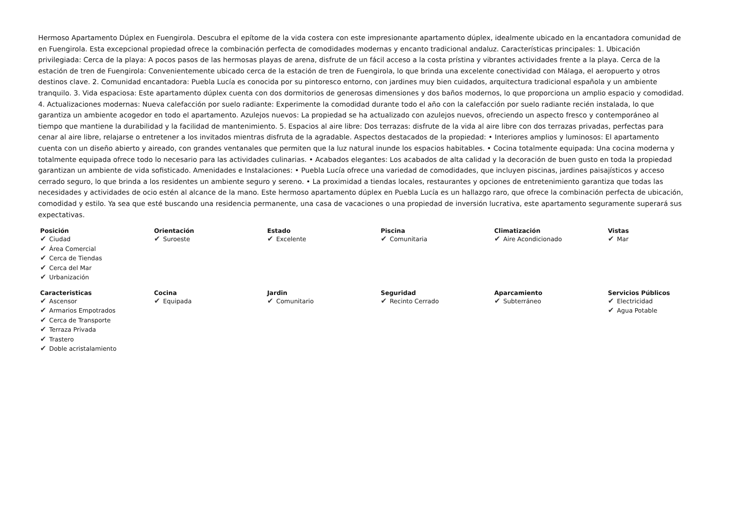Hermoso Apartamento Dúplex en Fuengirola. Descubra el epítome de la vida costera con este impresionante apartamento dúplex, idealmente ubicado en la encantadora comunidad de en Fuengirola. Esta excepcional propiedad ofrece la combinación perfecta de comodidades modernas y encanto tradicional andaluz. Características principales: 1. Ubicación privilegiada: Cerca de la playa: A pocos pasos de las hermosas playas de arena, disfrute de un fácil acceso a la costa prístina y vibrantes actividades frente a la playa. Cerca de la estación de tren de Fuengirola: Convenientemente ubicado cerca de la estación de tren de Fuengirola, lo que brinda una excelente conectividad con Málaga, el aeropuerto y otros destinos clave. 2. Comunidad encantadora: Puebla Lucía es conocida por su pintoresco entorno, con jardines muy bien cuidados, arquitectura tradicional española y un ambiente tranquilo. 3. Vida espaciosa: Este apartamento dúplex cuenta con dos dormitorios de generosas dimensiones y dos baños modernos, lo que proporciona un amplio espacio y comodidad. 4. Actualizaciones modernas: Nueva calefacción por suelo radiante: Experimente la comodidad durante todo el año con la calefacción por suelo radiante recién instalada, lo que garantiza un ambiente acogedor en todo el apartamento. Azulejos nuevos: La propiedad se ha actualizado con azulejos nuevos, ofreciendo un aspecto fresco y contemporáneo al tiempo que mantiene la durabilidad y la facilidad de mantenimiento. 5. Espacios al aire libre: Dos terrazas: disfrute de la vida al aire libre con dos terrazas privadas, perfectas para cenar al aire libre, relajarse o entretener a los invitados mientras disfruta de la agradable. Aspectos destacados de la propiedad: • Interiores amplios y luminosos: El apartamento cuenta con un diseño abierto y aireado, con grandes ventanales que permiten que la luz natural inunde los espacios habitables. • Cocina totalmente equipada: Una cocina moderna y totalmente equipada ofrece todo lo necesario para las actividades culinarias. • Acabados elegantes: Los acabados de alta calidad y la decoración de buen gusto en toda la propiedad garantizan un ambiente de vida sofisticado. Amenidades e Instalaciones: • Puebla Lucía ofrece una variedad de comodidades, que incluyen piscinas, jardines paisajísticos y acceso cerrado seguro, lo que brinda a los residentes un ambiente seguro y sereno. • La proximidad a tiendas locales, restaurantes y opciones de entretenimiento garantiza que todas las necesidades y actividades de ocio estén al alcance de la mano. Este hermoso apartamento dúplex en Puebla Lucía es un hallazgo raro, que ofrece la combinación perfecta de ubicación, comodidad y estilo. Ya sea que esté buscando una residencia permanente, una casa de vacaciones o una propiedad de inversión lucrativa, este apartamento seguramente superará sus expectativas.
| Posición ✔ Ciudad ✔ Área Comercial ✔ Cerca de Tiendas ✔ Cerca del Mar ✔ Urbanización | Orientación ✔ Suroeste | Estado ✔ Excelente | Piscina ✔ Comunitaria | Climatización ✔ Aire Acondicionado | Vistas ✔ Mar |
| Caracteristicas ✔ Ascensor ✔ Armarios Empotrados ✔ Cerca de Transporte ✔ Terraza Privada ✔ Trastero ✔ Doble acristalamiento | Cocina ✔ Equipada | Jardin ✔ Comunitario | Seguridad ✔ Recinto Cerrado | Aparcamiento ✔ Subterráneo | Servicios Públicos ✔ Electricidad ✔ Agua Potable |